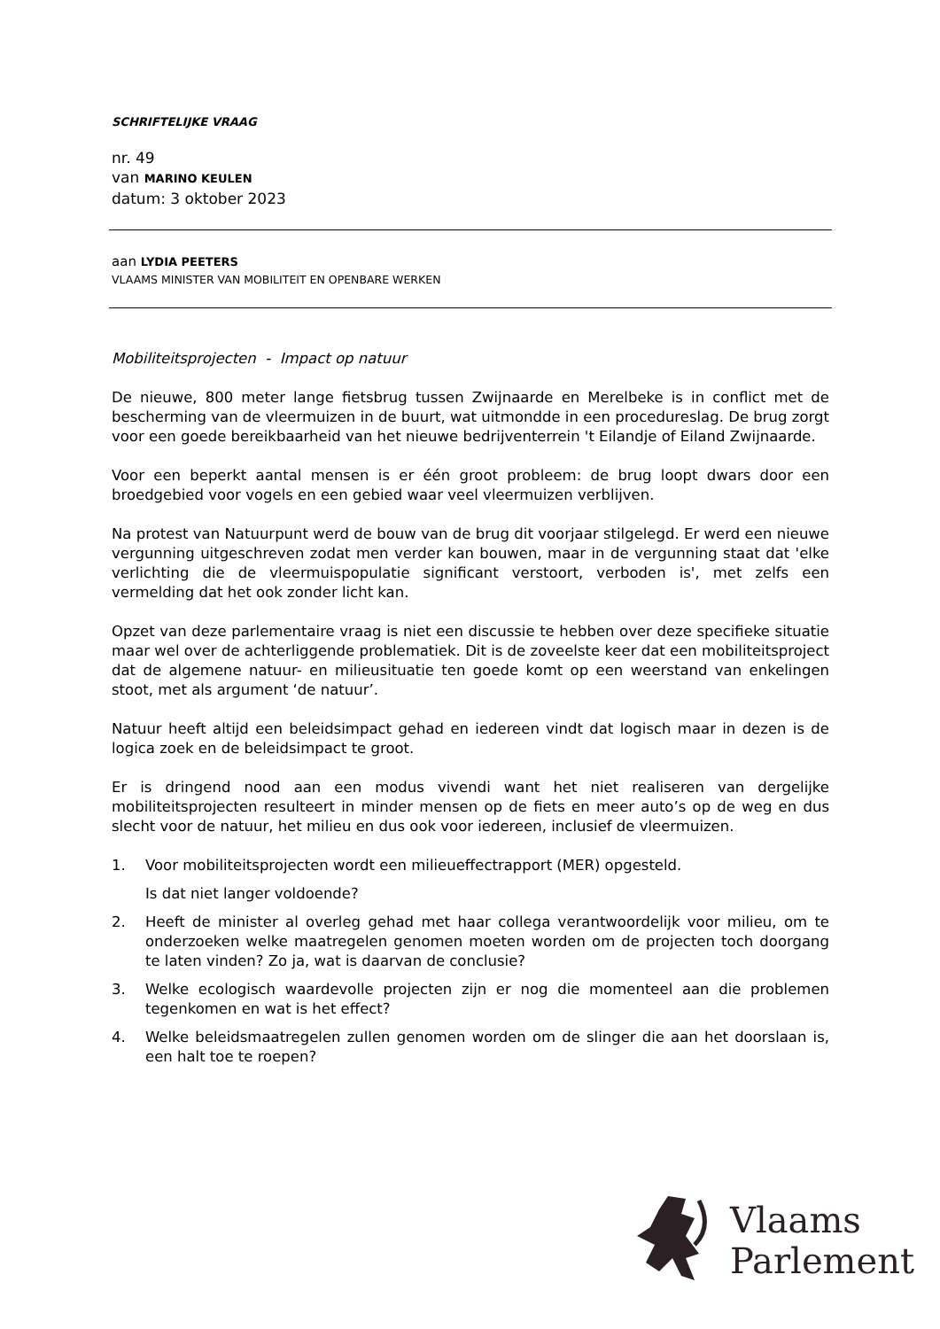SCHRIFTELIJKE VRAAG
nr. 49
van MARINO KEULEN
datum: 3 oktober 2023
aan LYDIA PEETERS
VLAAMS MINISTER VAN MOBILITEIT EN OPENBARE WERKEN
Mobiliteitsprojecten - Impact op natuur
De nieuwe, 800 meter lange fietsbrug tussen Zwijnaarde en Merelbeke is in conflict met de bescherming van de vleermuizen in de buurt, wat uitmondde in een procedureslag. De brug zorgt voor een goede bereikbaarheid van het nieuwe bedrijventerrein 't Eilandje of Eiland Zwijnaarde.
Voor een beperkt aantal mensen is er één groot probleem: de brug loopt dwars door een broedgebied voor vogels en een gebied waar veel vleermuizen verblijven.
Na protest van Natuurpunt werd de bouw van de brug dit voorjaar stilgelegd. Er werd een nieuwe vergunning uitgeschreven zodat men verder kan bouwen, maar in de vergunning staat dat 'elke verlichting die de vleermuispopulatie significant verstoort, verboden is', met zelfs een vermelding dat het ook zonder licht kan.
Opzet van deze parlementaire vraag is niet een discussie te hebben over deze specifieke situatie maar wel over de achterliggende problematiek. Dit is de zoveelste keer dat een mobiliteitsproject dat de algemene natuur- en milieusituatie ten goede komt op een weerstand van enkelingen stoot, met als argument ‘de natuur’.
Natuur heeft altijd een beleidsimpact gehad en iedereen vindt dat logisch maar in dezen is de logica zoek en de beleidsimpact te groot.
Er is dringend nood aan een modus vivendi want het niet realiseren van dergelijke mobiliteitsprojecten resulteert in minder mensen op de fiets en meer auto’s op de weg en dus slecht voor de natuur, het milieu en dus ook voor iedereen, inclusief de vleermuizen.
1. Voor mobiliteitsprojecten wordt een milieueffectrapport (MER) opgesteld.
Is dat niet langer voldoende?
2. Heeft de minister al overleg gehad met haar collega verantwoordelijk voor milieu, om te onderzoeken welke maatregelen genomen moeten worden om de projecten toch doorgang te laten vinden? Zo ja, wat is daarvan de conclusie?
3. Welke ecologisch waardevolle projecten zijn er nog die momenteel aan die problemen tegenkomen en wat is het effect?
4. Welke beleidsmaatregelen zullen genomen worden om de slinger die aan het doorslaan is, een halt toe te roepen?
Vlaams
Parlement